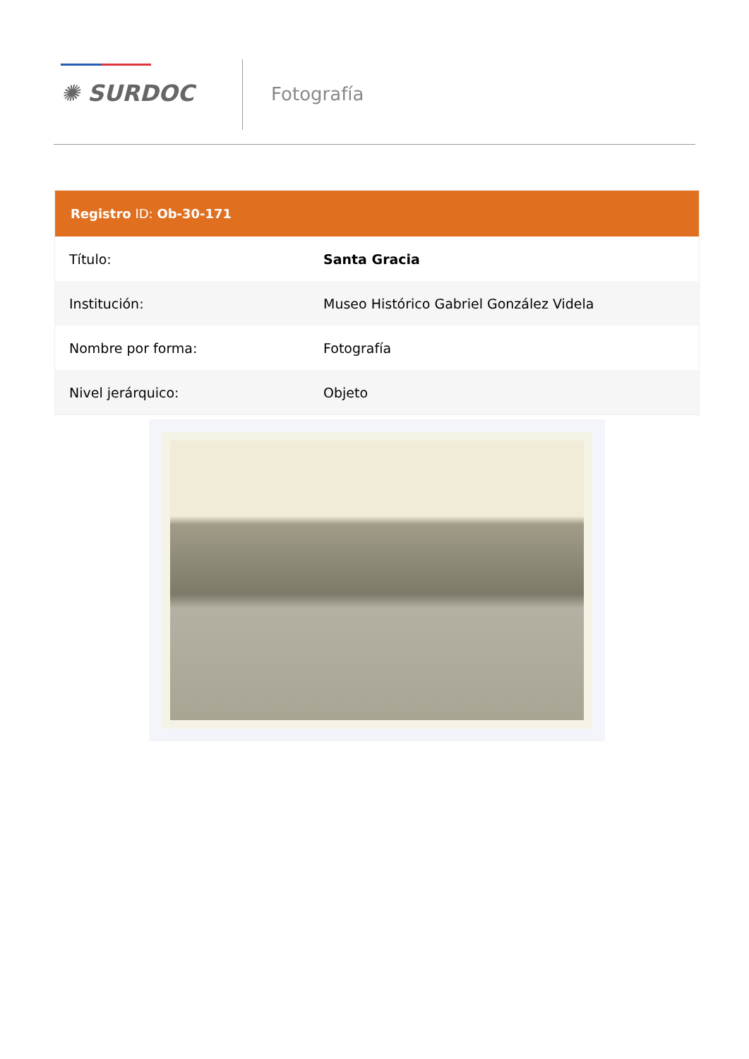✺ SURDOC
Fotografía
| Registro ID: Ob-30-171 | |
| --- | --- |
| Título: | Santa Gracia |
| Institución: | Museo Histórico Gabriel González Videla |
| Nombre por forma: | Fotografía |
| Nivel jerárquico: | Objeto |